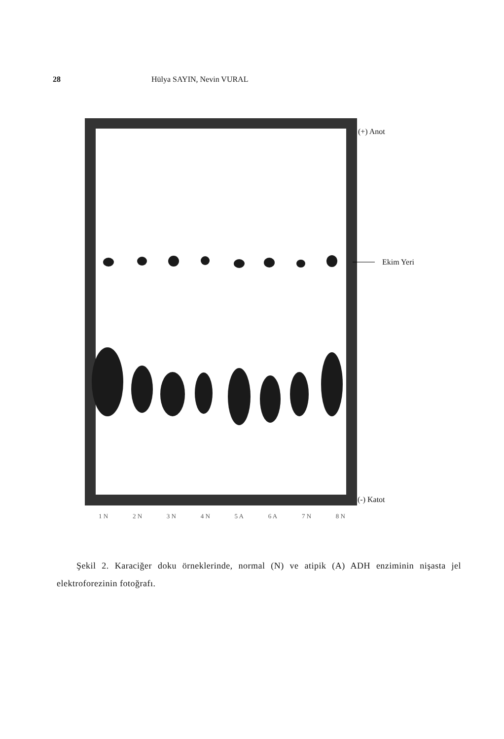28 Hülya SAYIN, Nevin VURAL
(+) Anot
Ekim Yeri
(-) Katot
1 N 2 N 3 N 4 N 5 A 6 A 7 N 8 N
Şekil 2. Karaciğer doku örneklerinde, normal (N) ve atipik (A) ADH enziminin nişasta jel elektroforezinin fotoğrafı.